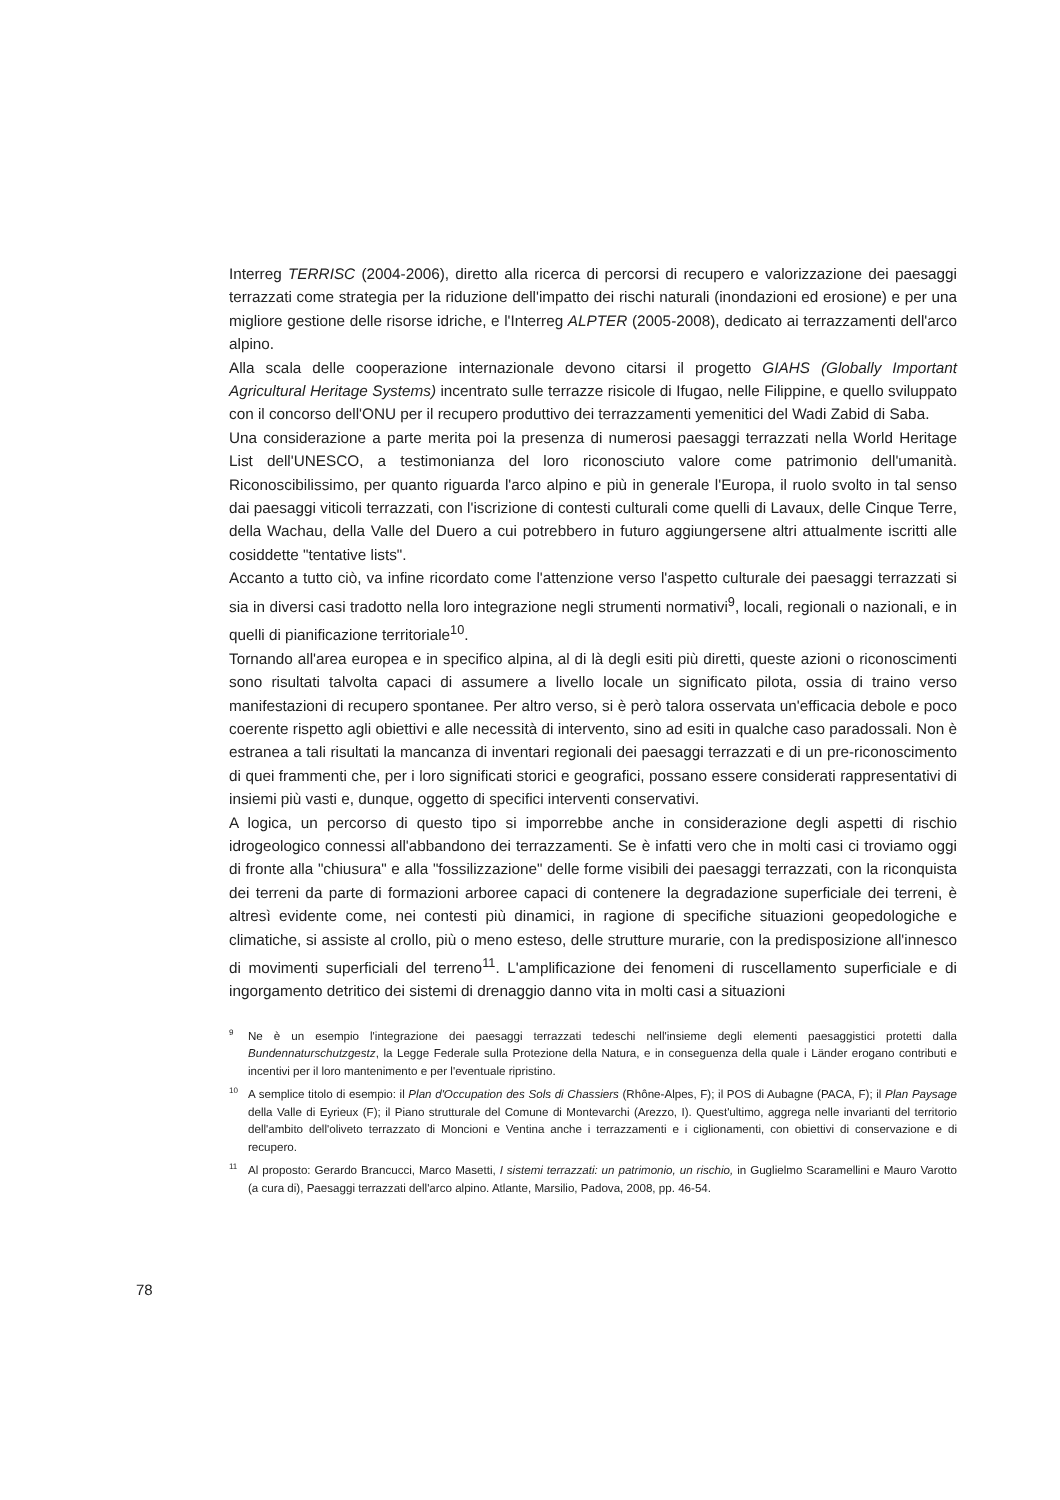Interreg TERRISC (2004-2006), diretto alla ricerca di percorsi di recupero e valorizzazione dei paesaggi terrazzati come strategia per la riduzione dell'impatto dei rischi naturali (inondazioni ed erosione) e per una migliore gestione delle risorse idriche, e l'Interreg ALPTER (2005-2008), dedicato ai terrazzamenti dell'arco alpino.
Alla scala delle cooperazione internazionale devono citarsi il progetto GIAHS (Globally Important Agricultural Heritage Systems) incentrato sulle terrazze risicole di Ifugao, nelle Filippine, e quello sviluppato con il concorso dell'ONU per il recupero produttivo dei terrazzamenti yemenitici del Wadi Zabid di Saba.
Una considerazione a parte merita poi la presenza di numerosi paesaggi terrazzati nella World Heritage List dell'UNESCO, a testimonianza del loro riconosciuto valore come patrimonio dell'umanità. Riconoscibilissimo, per quanto riguarda l'arco alpino e più in generale l'Europa, il ruolo svolto in tal senso dai paesaggi viticoli terrazzati, con l'iscrizione di contesti culturali come quelli di Lavaux, delle Cinque Terre, della Wachau, della Valle del Duero a cui potrebbero in futuro aggiungersene altri attualmente iscritti alle cosiddette "tentative lists".
Accanto a tutto ciò, va infine ricordato come l'attenzione verso l'aspetto culturale dei paesaggi terrazzati si sia in diversi casi tradotto nella loro integrazione negli strumenti normativi<sup>9</sup>, locali, regionali o nazionali, e in quelli di pianificazione territoriale<sup>10</sup>.
Tornando all'area europea e in specifico alpina, al di là degli esiti più diretti, queste azioni o riconoscimenti sono risultati talvolta capaci di assumere a livello locale un significato pilota, ossia di traino verso manifestazioni di recupero spontanee. Per altro verso, si è però talora osservata un'efficacia debole e poco coerente rispetto agli obiettivi e alle necessità di intervento, sino ad esiti in qualche caso paradossali. Non è estranea a tali risultati la mancanza di inventari regionali dei paesaggi terrazzati e di un pre-riconoscimento di quei frammenti che, per i loro significati storici e geografici, possano essere considerati rappresentativi di insiemi più vasti e, dunque, oggetto di specifici interventi conservativi.
A logica, un percorso di questo tipo si imporrebbe anche in considerazione degli aspetti di rischio idrogeologico connessi all'abbandono dei terrazzamenti. Se è infatti vero che in molti casi ci troviamo oggi di fronte alla "chiusura" e alla "fossilizzazione" delle forme visibili dei paesaggi terrazzati, con la riconquista dei terreni da parte di formazioni arboree capaci di contenere la degradazione superficiale dei terreni, è altresì evidente come, nei contesti più dinamici, in ragione di specifiche situazioni geopedologiche e climatiche, si assiste al crollo, più o meno esteso, delle strutture murarie, con la predisposizione all'innesco di movimenti superficiali del terreno<sup>11</sup>. L'amplificazione dei fenomeni di ruscellamento superficiale e di ingorgamento detritico dei sistemi di drenaggio danno vita in molti casi a situazioni
9 Ne è un esempio l'integrazione dei paesaggi terrazzati tedeschi nell'insieme degli elementi paesaggistici protetti dalla Bundennaturschutzgestz, la Legge Federale sulla Protezione della Natura, e in conseguenza della quale i Länder erogano contributi e incentivi per il loro mantenimento e per l'eventuale ripristino.
10 A semplice titolo di esempio: il Plan d'Occupation des Sols di Chassiers (Rhône-Alpes, F); il POS di Aubagne (PACA, F); il Plan Paysage della Valle di Eyrieux (F); il Piano strutturale del Comune di Montevarchi (Arezzo, I). Quest'ultimo, aggrega nelle invarianti del territorio dell'ambito dell'oliveto terrazzato di Moncioni e Ventina anche i terrazzamenti e i ciglionamenti, con obiettivi di conservazione e di recupero.
11 Al proposto: Gerardo Brancucci, Marco Masetti, I sistemi terrazzati: un patrimonio, un rischio, in Guglielmo Scaramellini e Mauro Varotto (a cura di), Paesaggi terrazzati dell'arco alpino. Atlante, Marsilio, Padova, 2008, pp. 46-54.
78